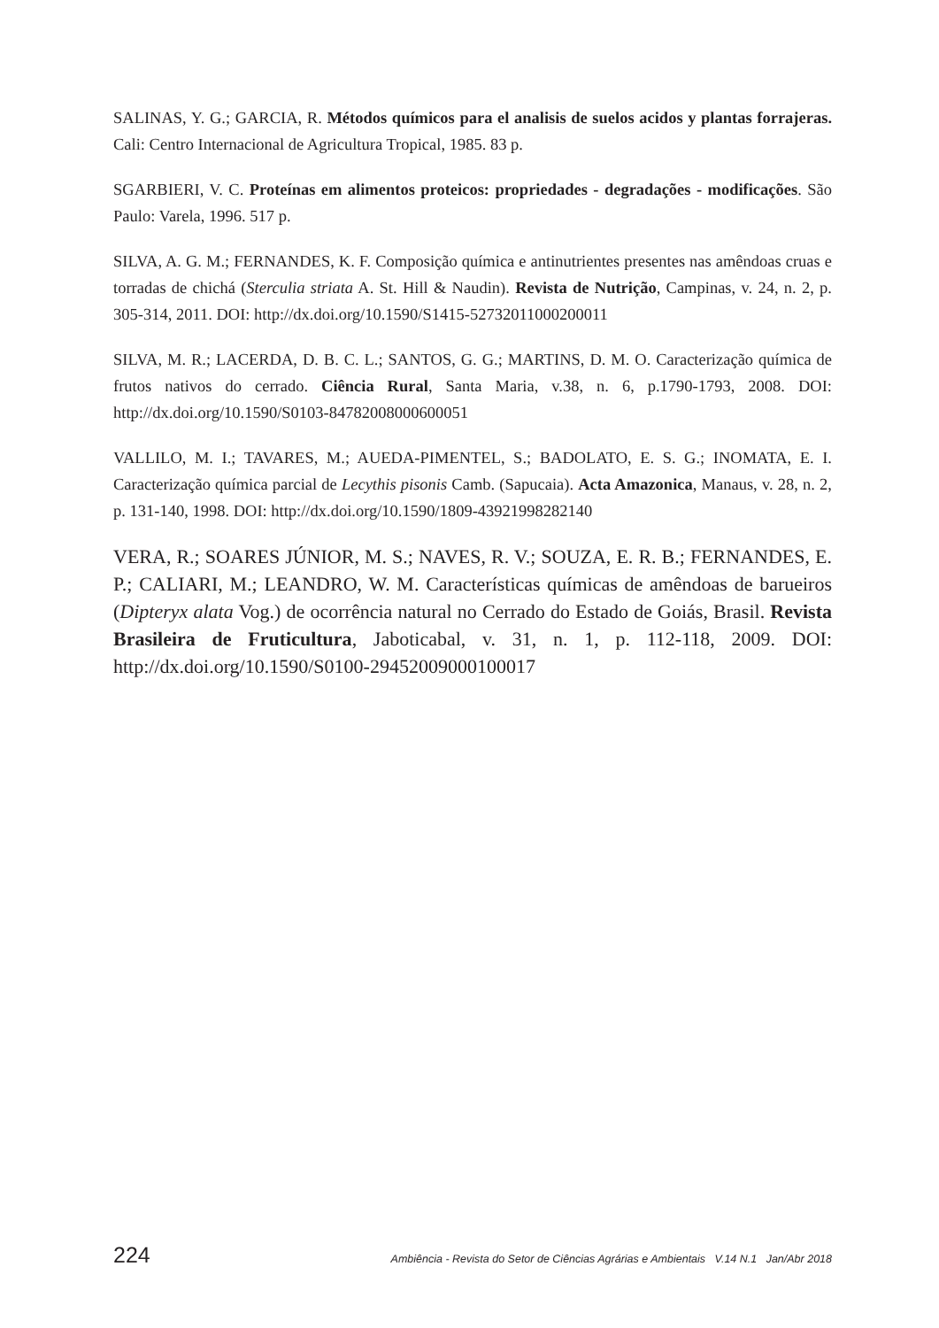SALINAS, Y. G.; GARCIA, R. Métodos químicos para el analisis de suelos acidos y plantas forrajeras. Cali: Centro Internacional de Agricultura Tropical, 1985. 83 p.
SGARBIERI, V. C. Proteínas em alimentos proteicos: propriedades - degradações - modificações. São Paulo: Varela, 1996. 517 p.
SILVA, A. G. M.; FERNANDES, K. F. Composição química e antinutrientes presentes nas amêndoas cruas e torradas de chichá (Sterculia striata A. St. Hill & Naudin). Revista de Nutrição, Campinas, v. 24, n. 2, p. 305-314, 2011. DOI: http://dx.doi.org/10.1590/S1415-52732011000200011
SILVA, M. R.; LACERDA, D. B. C. L.; SANTOS, G. G.; MARTINS, D. M. O. Caracterização química de frutos nativos do cerrado. Ciência Rural, Santa Maria, v.38, n. 6, p.1790-1793, 2008. DOI: http://dx.doi.org/10.1590/S0103-84782008000600051
VALLILO, M. I.; TAVARES, M.; AUEDA-PIMENTEL, S.; BADOLATO, E. S. G.; INOMATA, E. I. Caracterização química parcial de Lecythis pisonis Camb. (Sapucaia). Acta Amazonica, Manaus, v. 28, n. 2, p. 131-140, 1998. DOI: http://dx.doi.org/10.1590/1809-43921998282140
VERA, R.; SOARES JÚNIOR, M. S.; NAVES, R. V.; SOUZA, E. R. B.; FERNANDES, E. P.; CALIARI, M.; LEANDRO, W. M. Características químicas de amêndoas de barueiros (Dipteryx alata Vog.) de ocorrência natural no Cerrado do Estado de Goiás, Brasil. Revista Brasileira de Fruticultura, Jaboticabal, v. 31, n. 1, p. 112-118, 2009. DOI: http://dx.doi.org/10.1590/S0100-29452009000100017
224 Ambiência - Revista do Setor de Ciências Agrárias e Ambientais V.14 N.1 Jan/Abr 2018